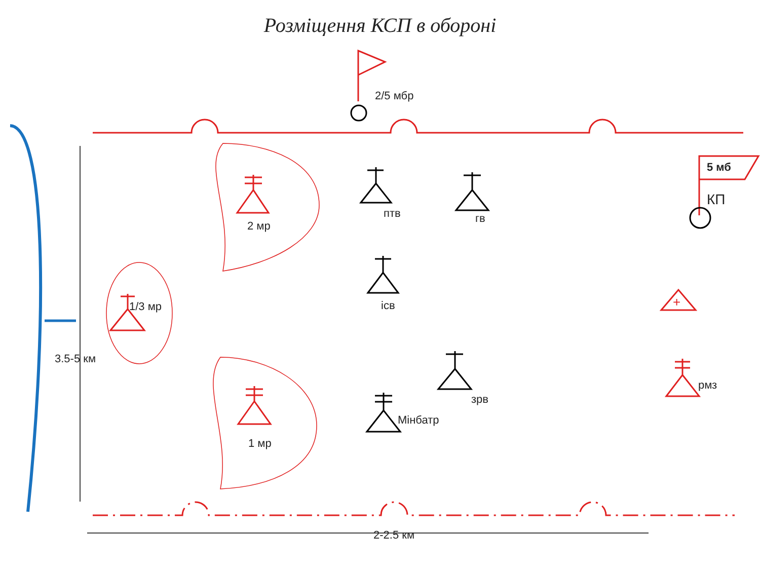Розміщення КСП в обороні
+
2/5 мбр
5 мб
КП
птв
гв
2 мр
ісв
1/3 мр
3.5-5 км
зрв
рмз
Мінбатр
1 мр
2-2.5 км